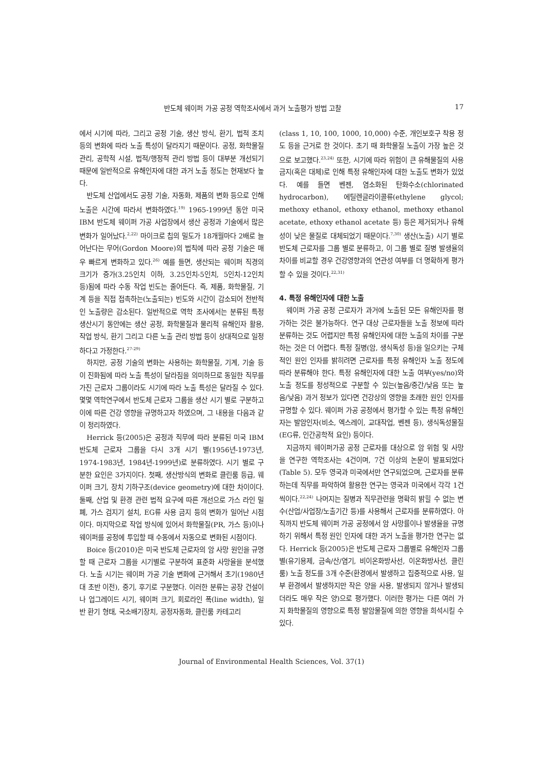반도체 웨이퍼 가공 공정 역학조사에서 과거 노출평가 방법 고찰 17
에서 시기에 따라, 그리고 공정 기술, 생산 방식, 환기, 법적 조치 등의 변화에 따라 노출 특성이 달라지기 때문이다. 공정, 화학물질 관리, 공학적 시설, 법적/행정적 관리 방법 등이 대부분 개선되기 때문에 일반적으로 유해인자에 대한 과거 노출 정도는 현재보다 높다.
반도체 산업에서도 공정 기술, 자동화, 제품의 변화 등으로 인해 노출은 시간에 따라서 변화하였다.<sup>19)</sup> 1965-1999년 동안 미국 IBM 반도체 웨이퍼 가공 사업장에서 생산 공정과 기술에서 많은 변화가 일어났다.<sup>2,22)</sup> 마이크로 칩의 밀도가 18개월마다 2배로 늘어난다는 무어(Gordon Moore)의 법칙에 따라 공정 기술은 매우 빠르게 변화하고 있다.<sup>26)</sup> 예를 들면, 생산되는 웨이퍼 직경의 크기가 증가(3.25인치 이하, 3.25인치-5인치, 5인치-12인치 등)됨에 따라 수동 작업 빈도는 줄어든다. 즉, 제품, 화학물질, 기계 등을 직접 접촉하는(노출되는) 빈도와 시간이 감소되어 전반적인 노출량은 감소된다. 일반적으로 역학 조사에서는 분류된 특정 생산시기 동안에는 생산 공정, 화학물질과 물리적 유해인자 활용, 작업 방식, 환기 그리고 다른 노출 관리 방법 등이 상대적으로 일정하다고 가정한다.<sup>27-29)</sup>
하지만, 공정 기술의 변화는 사용하는 화학물질, 기계, 기술 등이 진화됨에 따라 노출 특성이 달라짐을 의미하므로 동일한 직무를 가진 근로자 그룹이라도 시기에 따라 노출 특성은 달라질 수 있다. 몇몇 역학연구에서 반도체 근로자 그룹을 생산 시기 별로 구분하고 이에 따른 건강 영향을 규명하고자 하였으며, 그 내용을 다음과 같이 정리하였다.
Herrick 등(2005)은 공정과 직무에 따라 분류된 미국 IBM 반도체 근로자 그룹을 다시 3개 시기 별(1956년-1973년, 1974-1983년, 1984년-1999년)로 분류하였다. 시기 별로 구분한 요인은 3가지이다. 첫째, 생산방식의 변화로 클린룸 등급, 웨이퍼 크기, 장치 기하구조(device geometry)에 대한 차이이다. 둘째, 산업 및 환경 관련 법적 요구에 따른 개선으로 가스 라인 밀폐, 가스 검지기 설치, EG류 사용 금지 등의 변화가 일어난 시점이다. 마지막으로 작업 방식에 있어서 화학물질(PR, 가스 등)이나 웨이퍼를 공정에 투입할 때 수동에서 자동으로 변화된 시점이다.
Boice 등(2010)은 미국 반도체 근로자의 암 사망 원인을 규명할 때 근로자 그룹을 시기별로 구분하여 표준화 사망율을 분석했다. 노출 시기는 웨이퍼 가공 기술 변화에 근거해서 초기(1980년대 초반 이전), 중기, 후기로 구분했다. 이러한 분류는 공장 건설이나 업그레이드 시기, 웨이퍼 크기, 회로라인 폭(line width), 일반 환기 형태, 국소배기장치, 공정자동화, 클린룸 카테고리
(class 1, 10, 100, 1000, 10,000) 수준, 개인보호구 착용 정도 등을 근거로 한 것이다. 초기 때 화학물질 노출이 가장 높은 것으로 보고했다.<sup>23,24)</sup> 또한, 시기에 따라 위험이 큰 유해물질의 사용 금지(혹은 대체)로 인해 특정 유해인자에 대한 노출도 변화가 있었다. 예를 들면 벤젠, 염소화된 탄화수소(chlorinated hydrocarbon), 에틸렌글라이콜류(ethylene glycol; methoxy ethanol, ethoxy ethanol, methoxy ethanol acetate, ethoxy ethanol acetate 등) 등은 제거되거나 유해성이 낮은 물질로 대체되었기 때문이다.<sup>7,30)</sup> 생산(노출) 시기 별로 반도체 근로자를 그룹 별로 분류하고, 이 그룹 별로 질병 발생율의 차이를 비교할 경우 건강영향과의 연관성 여부를 더 명확하게 평가할 수 있을 것이다.<sup>22,31)</sup>
4. 특정 유해인자에 대한 노출
웨이퍼 가공 공정 근로자가 과거에 노출된 모든 유해인자를 평가하는 것은 불가능하다. 연구 대상 근로자들을 노출 정보에 따라 분류하는 것도 어렵지만 특정 유해인자에 대한 노출의 차이를 구분하는 것은 더 어렵다. 특정 질병(암, 생식독성 등)을 일으키는 구체적인 원인 인자를 밝히려면 근로자를 특정 유해인자 노출 정도에 따라 분류해야 한다. 특정 유해인자에 대한 노출 여부(yes/no)와 노출 정도를 정성적으로 구분할 수 있는(높음/중간/낮음 또는 높음/낮음) 과거 정보가 있다면 건강상의 영향을 초래한 원인 인자를 규명할 수 있다. 웨이퍼 가공 공정에서 평가할 수 있는 특정 유해인자는 발암인자(비소, 엑스레이, 교대작업, 벤젠 등), 생식독성물질(EG류, 인간공학적 요인) 등이다.
지금까지 웨이퍼가공 공정 근로자를 대상으로 암 위험 및 사망을 연구한 역학조사는 4건이며, 7건 이상의 논문이 발표되었다(Table 5). 모두 영국과 미국에서만 연구되었으며, 근로자를 분류하는데 직무를 파악하여 활용한 연구는 영국과 미국에서 각각 1건 씩이다.<sup>22,24)</sup> 나머지는 질병과 직무관련을 명확히 밝힐 수 없는 변수(산업/사업장/노출기간 등)를 사용해서 근로자를 분류하였다. 아직까지 반도체 웨이퍼 가공 공정에서 암 사망률이나 발생율을 규명하기 위해서 특정 원인 인자에 대한 과거 노출을 평가한 연구는 없다. Herrick 등(2005)은 반도체 근로자 그룹별로 유해인자 그룹별(유기용제, 금속/산/염기, 비이온화방사선, 이온화방사선, 클린룸) 노출 정도를 3개 수준(환경에서 발생하고 집중적으로 사용, 일부 환경에서 발생하지만 작은 양을 사용, 발생되지 않거나 발생되더라도 매우 작은 양)으로 평가했다. 이러한 평가는 다른 여러 가지 화학물질의 영향으로 특정 발암물질에 의한 영향을 희석시킬 수 있다.
Journal of Environmental Health Sciences, Vol. 37(1)